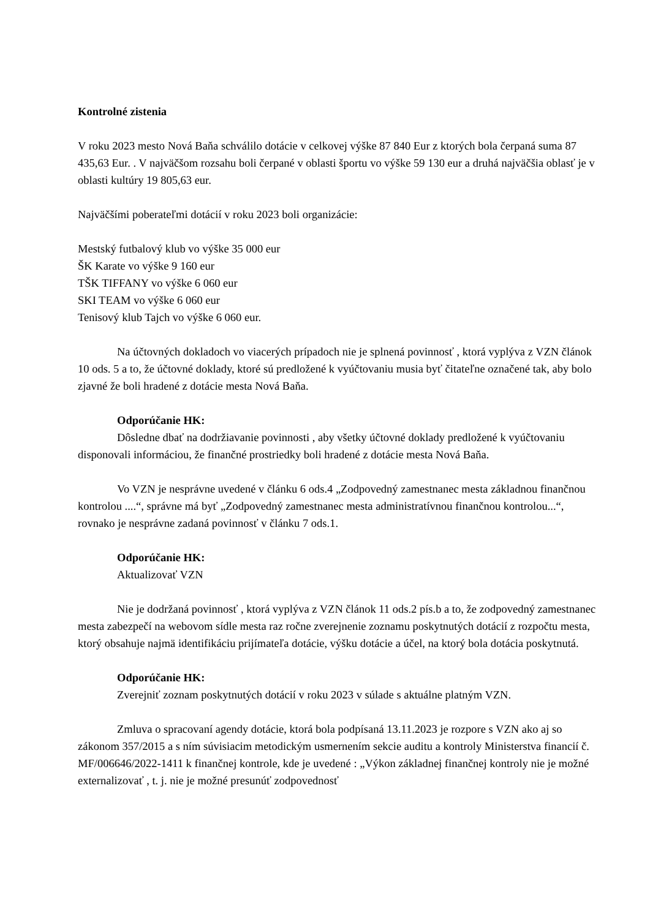Kontrolné zistenia
V roku 2023 mesto Nová Baňa schválilo dotácie v celkovej výške 87 840 Eur z ktorých bola čerpaná suma 87 435,63 Eur. . V najväčšom rozsahu boli čerpané v oblasti športu vo výške 59 130 eur a druhá najväčšia oblasť je v oblasti kultúry 19 805,63 eur.
Najväčšími poberateľmi dotácií v roku 2023 boli organizácie:
Mestský futbalový klub vo výške 35 000 eur
ŠK Karate vo výške 9 160 eur
TŠK TIFFANY vo výške 6 060 eur
SKI TEAM vo výške 6 060 eur
Tenisový klub Tajch vo výške 6 060 eur.
Na účtovných dokladoch vo viacerých prípadoch nie je splnená povinnosť , ktorá vyplýva z VZN článok 10 ods. 5 a to, že účtovné doklady, ktoré sú predložené k vyúčtovaniu musia byť čitateľne označené tak, aby bolo zjavné že boli hradené z dotácie mesta Nová Baňa.
Odporúčanie HK:
Dôsledne dbať na dodržiavanie povinnosti , aby všetky účtovné doklady predložené k vyúčtovaniu disponovali informáciou, že finančné prostriedky boli hradené z dotácie mesta Nová Baňa.
Vo VZN je nesprávne uvedené v článku 6 ods.4 „Zodpovedný zamestnanec mesta základnou finančnou kontrolou ....“, správne má byť „Zodpovedný zamestnanec mesta administratívnou finančnou kontrolou...“, rovnako je nesprávne zadaná povinnosť v článku 7 ods.1.
Odporúčanie HK:
Aktualizovať VZN
Nie je dodržaná povinnosť , ktorá vyplýva z VZN článok 11 ods.2 pís.b a to, že zodpovedný zamestnanec mesta zabezpečí na webovom sídle mesta raz ročne zverejnenie zoznamu poskytnutých dotácií z rozpočtu mesta, ktorý obsahuje najmä identifikáciu prijímateľa dotácie, výšku dotácie a účel, na ktorý bola dotácia poskytnutá.
Odporúčanie HK:
Zverejniť zoznam poskytnutých dotácií v roku 2023 v súlade s aktuálne platným VZN.
Zmluva o spracovaní agendy dotácie, ktorá bola podpísaná 13.11.2023 je rozpore s VZN ako aj so zákonom 357/2015 a s ním súvisiacim metodickým usmernením sekcie auditu a kontroly Ministerstva financií č. MF/006646/2022-1411 k finančnej kontrole, kde je uvedené : „Výkon základnej finančnej kontroly nie je možné externalizovať , t. j. nie je možné presunúť zodpovednosť